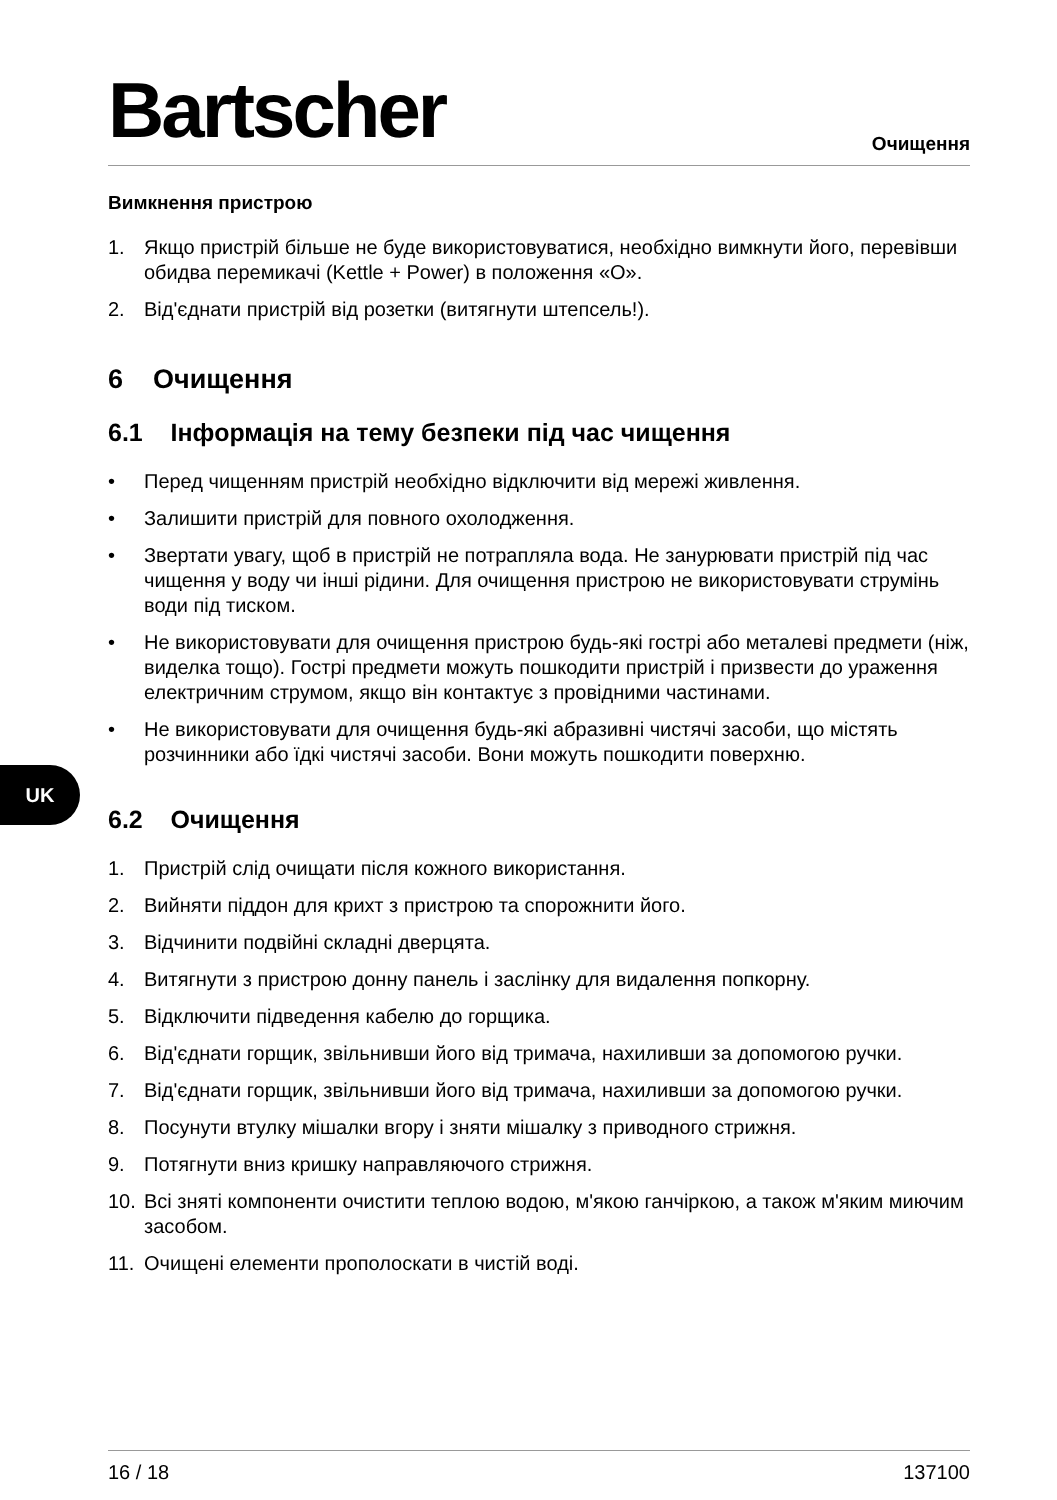Bartscher Очищення
UK
Вимкнення пристрою
1. Якщо пристрій більше не буде використовуватися, необхідно вимкнути його, перевівши обидва перемикачі (Kettle + Power) в положення «O».
2. Від'єднати пристрій від розетки (витягнути штепсель!).
6 Очищення
6.1 Інформація на тему безпеки під час чищення
• Перед чищенням пристрій необхідно відключити від мережі живлення.
• Залишити пристрій для повного охолодження.
• Звертати увагу, щоб в пристрій не потрапляла вода. Не занурювати пристрій під час чищення у воду чи інші рідини. Для очищення пристрою не використовувати струмінь води під тиском.
• Не використовувати для очищення пристрою будь-які гострі або металеві предмети (ніж, виделка тощо). Гострі предмети можуть пошкодити пристрій і призвести до ураження електричним струмом, якщо він контактує з провідними частинами.
• Не використовувати для очищення будь-які абразивні чистячі засоби, що містять розчинники або їдкі чистячі засоби. Вони можуть пошкодити поверхню.
6.2 Очищення
1. Пристрій слід очищати після кожного використання.
2. Вийняти піддон для крихт з пристрою та спорожнити його.
3. Відчинити подвійні складні дверцята.
4. Витягнути з пристрою донну панель і заслінку для видалення попкорну.
5. Відключити підведення кабелю до горщика.
6. Від'єднати горщик, звільнивши його від тримача, нахиливши за допомогою ручки.
7. Від'єднати горщик, звільнивши його від тримача, нахиливши за допомогою ручки.
8. Посунути втулку мішалки вгору і зняти мішалку з приводного стрижня.
9. Потягнути вниз кришку направляючого стрижня.
10. Всі зняті компоненти очистити теплою водою, м'якою ганчіркою, а також м'яким миючим засобом.
11. Очищені елементи прополоскати в чистій воді.
16 / 18 137100